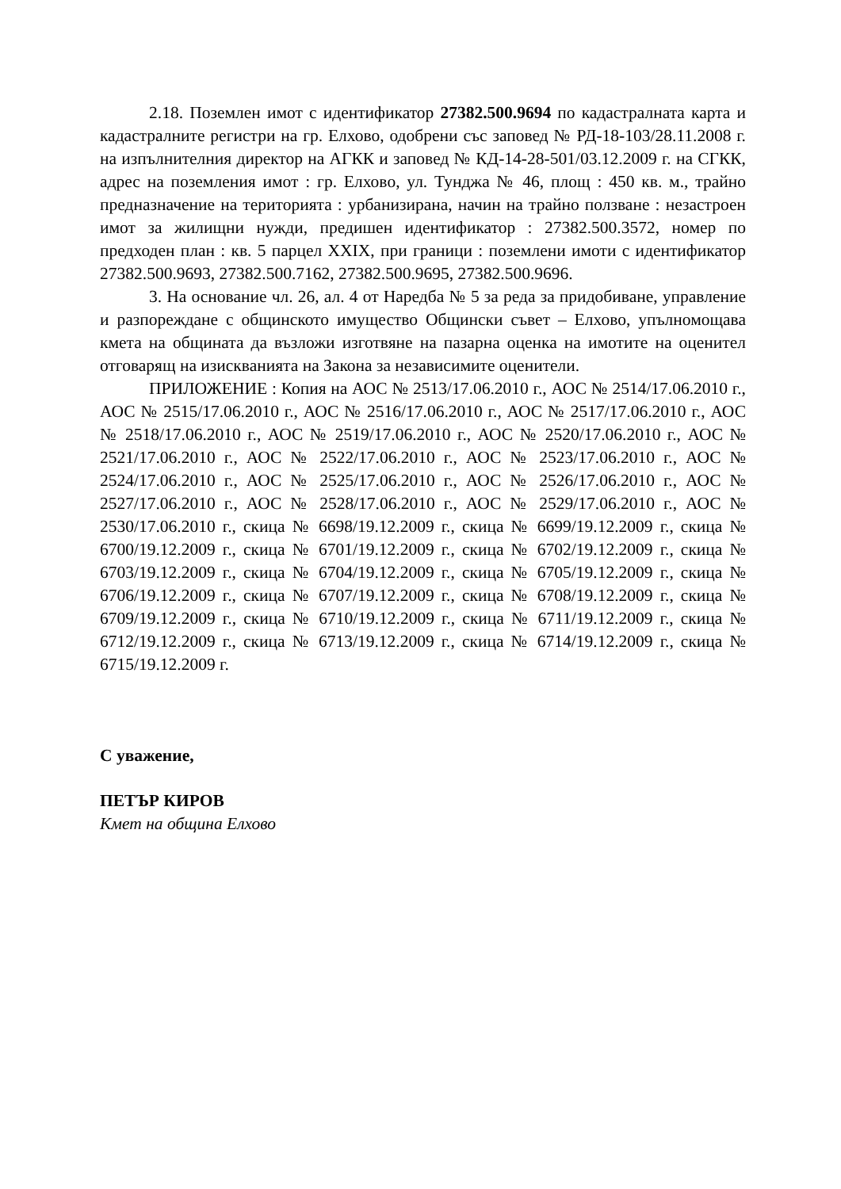2.18. Поземлен имот с идентификатор 27382.500.9694 по кадастралната карта и кадастралните регистри на гр. Елхово, одобрени със заповед № РД-18-103/28.11.2008 г. на изпълнителния директор на АГКК и заповед № КД-14-28-501/03.12.2009 г. на СГКК, адрес на поземления имот : гр. Елхово, ул. Тунджа № 46, площ : 450 кв. м., трайно предназначение на територията : урбанизирана, начин на трайно ползване : незастроен имот за жилищни нужди, предишен идентификатор : 27382.500.3572, номер по предходен план : кв. 5 парцел XXIX, при граници : поземлени имоти с идентификатор 27382.500.9693, 27382.500.7162, 27382.500.9695, 27382.500.9696.
3. На основание чл. 26, ал. 4 от Наредба № 5 за реда за придобиване, управление и разпореждане с общинското имущество Общински съвет – Елхово, упълномощава кмета на общината да възложи изготвяне на пазарна оценка на имотите на оценител отговарящ на изискванията на Закона за независимите оценители.
ПРИЛОЖЕНИЕ : Копия на АОС № 2513/17.06.2010 г., АОС № 2514/17.06.2010 г., АОС № 2515/17.06.2010 г., АОС № 2516/17.06.2010 г., АОС № 2517/17.06.2010 г., АОС № 2518/17.06.2010 г., АОС № 2519/17.06.2010 г., АОС № 2520/17.06.2010 г., АОС № 2521/17.06.2010 г., АОС № 2522/17.06.2010 г., АОС № 2523/17.06.2010 г., АОС № 2524/17.06.2010 г., АОС № 2525/17.06.2010 г., АОС № 2526/17.06.2010 г., АОС № 2527/17.06.2010 г., АОС № 2528/17.06.2010 г., АОС № 2529/17.06.2010 г., АОС № 2530/17.06.2010 г., скица № 6698/19.12.2009 г., скица № 6699/19.12.2009 г., скица № 6700/19.12.2009 г., скица № 6701/19.12.2009 г., скица № 6702/19.12.2009 г., скица № 6703/19.12.2009 г., скица № 6704/19.12.2009 г., скица № 6705/19.12.2009 г., скица № 6706/19.12.2009 г., скица № 6707/19.12.2009 г., скица № 6708/19.12.2009 г., скица № 6709/19.12.2009 г., скица № 6710/19.12.2009 г., скица № 6711/19.12.2009 г., скица № 6712/19.12.2009 г., скица № 6713/19.12.2009 г., скица № 6714/19.12.2009 г., скица № 6715/19.12.2009 г.
С уважение,
ПЕТЪР КИРОВ
Кмет на община Елхово